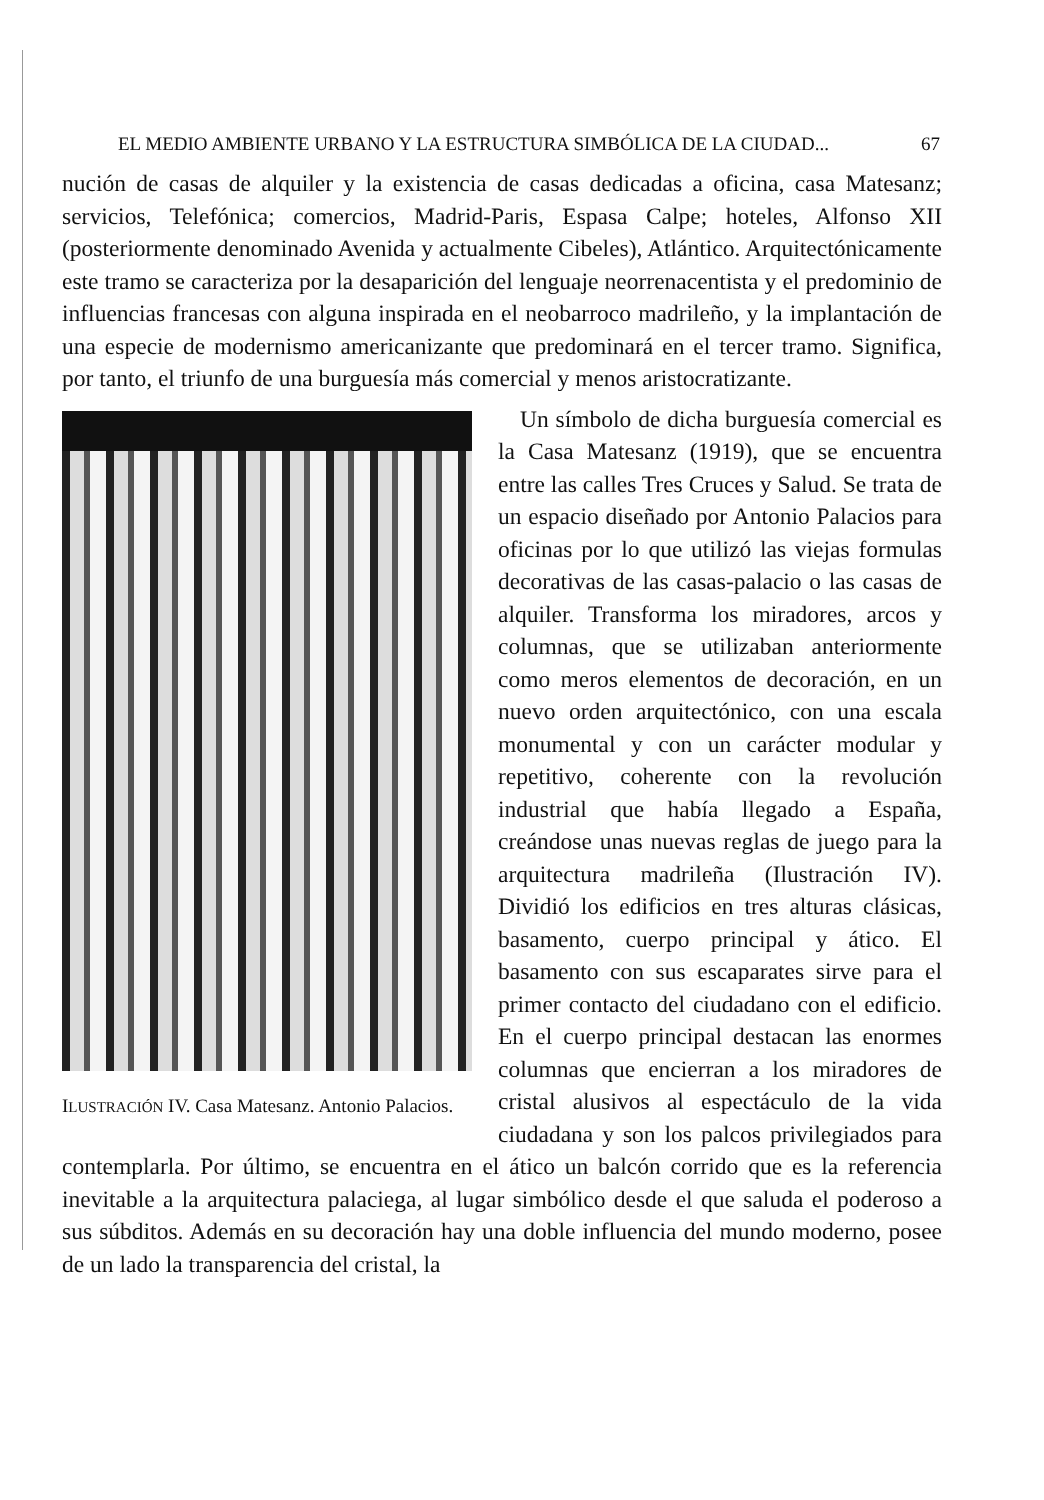EL MEDIO AMBIENTE URBANO Y LA ESTRUCTURA SIMBÓLICA DE LA CIUDAD... 67
nución de casas de alquiler y la existencia de casas dedicadas a oficina, casa Matesanz; servicios, Telefónica; comercios, Madrid-Paris, Espasa Calpe; hoteles, Alfonso XII (posteriormente denominado Avenida y actualmente Cibeles), Atlántico. Arquitectónicamente este tramo se caracteriza por la desaparición del lenguaje neorrenacentista y el predominio de influencias francesas con alguna inspirada en el neobarroco madrileño, y la implantación de una especie de modernismo americanizante que predominará en el tercer tramo. Significa, por tanto, el triunfo de una burguesía más comercial y menos aristocratizante.
ILUSTRACIÓN IV. Casa Matesanz. Antonio Palacios.
Un símbolo de dicha burguesía comercial es la Casa Matesanz (1919), que se encuentra entre las calles Tres Cruces y Salud. Se trata de un espacio diseñado por Antonio Palacios para oficinas por lo que utilizó las viejas formulas decorativas de las casas-palacio o las casas de alquiler. Transforma los miradores, arcos y columnas, que se utilizaban anteriormente como meros elementos de decoración, en un nuevo orden arquitectónico, con una escala monumental y con un carácter modular y repetitivo, coherente con la revolución industrial que había llegado a España, creándose unas nuevas reglas de juego para la arquitectura madrileña (Ilustración IV). Dividió los edificios en tres alturas clásicas, basamento, cuerpo principal y ático. El basamento con sus escaparates sirve para el primer contacto del ciudadano con el edificio. En el cuerpo principal destacan las enormes columnas que encierran a los miradores de cristal alusivos al espectáculo de la vida ciudadana y son los palcos privilegiados para contemplarla. Por último, se encuentra en el ático un balcón corrido que es la referencia inevitable a la arquitectura palaciega, al lugar simbólico desde el que saluda el poderoso a sus súbditos. Además en su decoración hay una doble influencia del mundo moderno, posee de un lado la transparencia del cristal, la